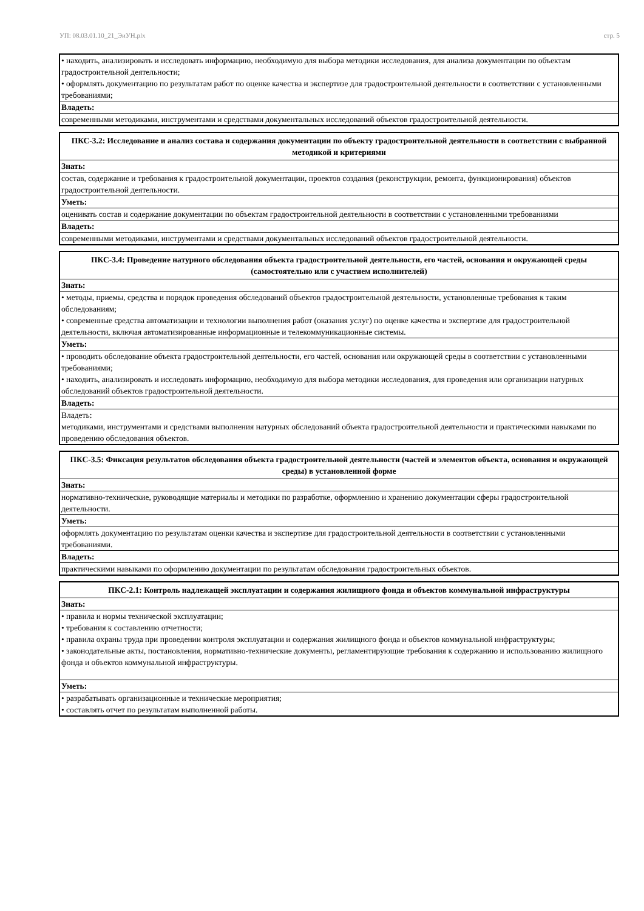УП: 08.03.01.10_21_ЭиУН.plx стр. 5
| • находить, анализировать и исследовать информацию, необходимую для выбора методики исследования, для анализа документации по объектам градостроительной деятельности; • оформлять документацию по результатам работ по оценке качества и экспертизе для градостроительной деятельности в соответствии с установленными требованиями; |
| Владеть: |
| современными методиками, инструментами и средствами документальных исследований объектов градостроительной деятельности. |
| ПКС-3.2: Исследование и анализ состава и содержания документации по объекту градостроительной деятельности в соответствии с выбранной методикой и критериями |
| Знать: |
| состав, содержание и требования к градостроительной документации, проектов создания (реконструкции, ремонта, функционирования) объектов градостроительной деятельности. |
| Уметь: |
| оценивать состав и содержание документации по объектам градостроительной деятельности в соответствии с установленными требованиями |
| Владеть: |
| современными методиками, инструментами и средствами документальных исследований объектов градостроительной деятельности. |
| ПКС-3.4: Проведение натурного обследования объекта градостроительной деятельности, его частей, основания и окружающей среды (самостоятельно или с участием исполнителей) |
| Знать: |
| • методы, приемы, средства и порядок проведения обследований объектов градостроительной деятельности, установленные требования к таким обследованиям; • современные средства автоматизации и технологии выполнения работ (оказания услуг) по оценке качества и экспертизе для градостроительной деятельности, включая автоматизированные информационные и телекоммуникационные системы. |
| Уметь: |
| • проводить обследование объекта градостроительной деятельности, его частей, основания или окружающей среды в соответствии с установленными требованиями; • находить, анализировать и исследовать информацию, необходимую для выбора методики исследования, для проведения или организации натурных обследований объектов градостроительной деятельности. |
| Владеть: |
| Владеть: методиками, инструментами и средствами выполнения натурных обследований объекта градостроительной деятельности и практическими навыками по проведению обследования объектов. |
| ПКС-3.5: Фиксация результатов обследования объекта градостроительной деятельности (частей и элементов объекта, основания и окружающей среды) в установленной форме |
| Знать: |
| нормативно-технические, руководящие материалы и методики по разработке, оформлению и хранению документации сферы градостроительной деятельности. |
| Уметь: |
| оформлять документацию по результатам оценки качества и экспертизе для градостроительной деятельности в соответствии с установленными требованиями. |
| Владеть: |
| практическими навыками по оформлению документации по результатам обследования градостроительных объектов. |
| ПКС-2.1: Контроль надлежащей эксплуатации и содержания жилищного фонда и объектов коммунальной инфраструктуры |
| Знать: |
| • правила и нормы технической эксплуатации; • требования к составлению отчетности; • правила охраны труда при проведении контроля эксплуатации и содержания жилищного фонда и объектов коммунальной инфраструктуры; • законодательные акты, постановления, нормативно-технические документы, регламентирующие требования к содержанию и использованию жилищного фонда и объектов коммунальной инфраструктуры. |
| Уметь: |
| • разрабатывать организационные и технические мероприятия; • составлять отчет по результатам выполненной работы. |